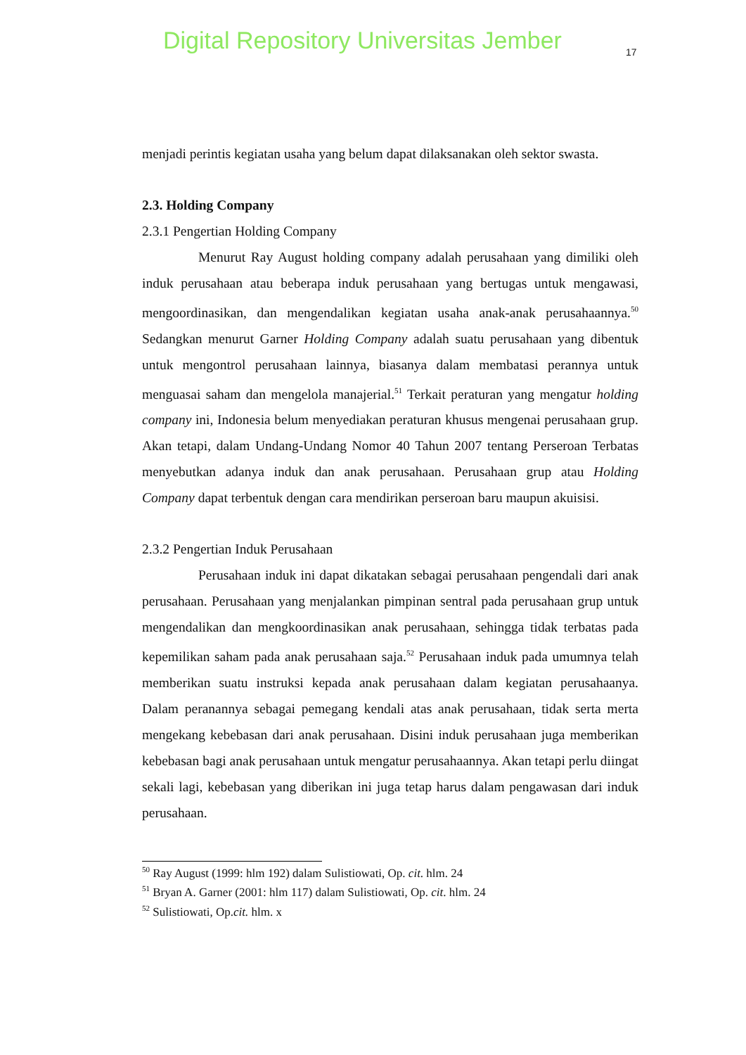Digital Repository Universitas Jember
17
menjadi perintis kegiatan usaha yang belum dapat dilaksanakan oleh sektor swasta.
2.3. Holding Company
2.3.1 Pengertian Holding Company
Menurut Ray August holding company adalah perusahaan yang dimiliki oleh induk perusahaan atau beberapa induk perusahaan yang bertugas untuk mengawasi, mengoordinasikan, dan mengendalikan kegiatan usaha anak-anak perusahaannya.<sup>50</sup> Sedangkan menurut Garner Holding Company adalah suatu perusahaan yang dibentuk untuk mengontrol perusahaan lainnya, biasanya dalam membatasi perannya untuk menguasai saham dan mengelola manajerial.<sup>51</sup> Terkait peraturan yang mengatur holding company ini, Indonesia belum menyediakan peraturan khusus mengenai perusahaan grup. Akan tetapi, dalam Undang-Undang Nomor 40 Tahun 2007 tentang Perseroan Terbatas menyebutkan adanya induk dan anak perusahaan. Perusahaan grup atau Holding Company dapat terbentuk dengan cara mendirikan perseroan baru maupun akuisisi.
2.3.2 Pengertian Induk Perusahaan
Perusahaan induk ini dapat dikatakan sebagai perusahaan pengendali dari anak perusahaan. Perusahaan yang menjalankan pimpinan sentral pada perusahaan grup untuk mengendalikan dan mengkoordinasikan anak perusahaan, sehingga tidak terbatas pada kepemilikan saham pada anak perusahaan saja.<sup>52</sup> Perusahaan induk pada umumnya telah memberikan suatu instruksi kepada anak perusahaan dalam kegiatan perusahaanya. Dalam peranannya sebagai pemegang kendali atas anak perusahaan, tidak serta merta mengekang kebebasan dari anak perusahaan. Disini induk perusahaan juga memberikan kebebasan bagi anak perusahaan untuk mengatur perusahaannya. Akan tetapi perlu diingat sekali lagi, kebebasan yang diberikan ini juga tetap harus dalam pengawasan dari induk perusahaan.
<sup>50</sup> Ray August (1999: hlm 192) dalam Sulistiowati, Op. cit. hlm. 24
<sup>51</sup> Bryan A. Garner (2001: hlm 117) dalam Sulistiowati, Op. cit. hlm. 24
<sup>52</sup> Sulistiowati, Op.cit. hlm. x